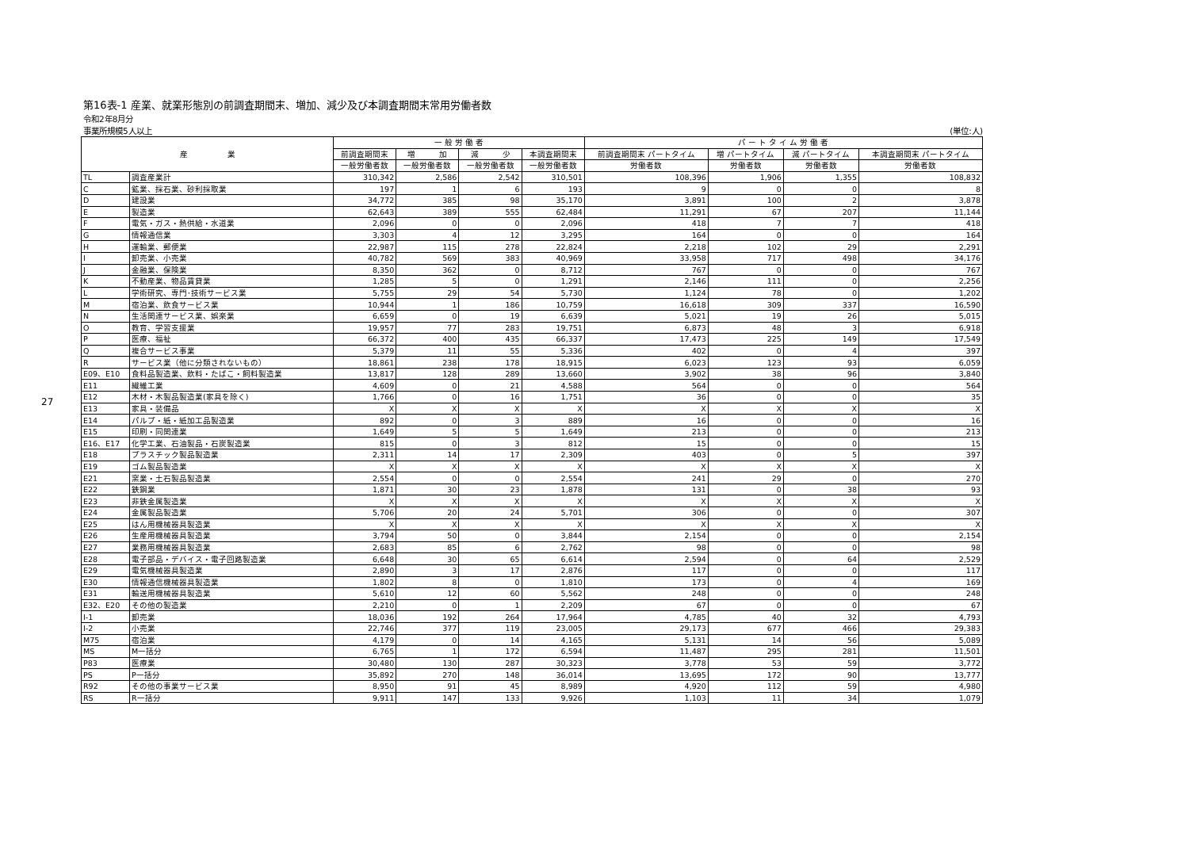27
第16表-1 産業、就業形態別の前調査期間末、増加、減少及び本調査期間末常用労働者数
令和2年8月分
事業所規模5人以上 (単位:人)
| 産 業 | | 一 般 労 働 者 | | | | パ ー ト タ イ ム 労 働 者 | | | |
| --- | --- | --- | --- | --- | --- | --- | --- | --- | --- |
| | | 前調査期間末 | 増 加 | 減 少 | 本調査期間末 | 前調査期間末 パートタイム | 増 パートタイム | 減 パートタイム | 本調査期間末 パートタイム |
| | | 一般労働者数 | 一般労働者数 | 一般労働者数 | 一般労働者数 | 労働者数 | 労働者数 | 労働者数 | 労働者数 |
| TL | 調査産業計 | 310,342 | 2,586 | 2,542 | 310,501 | 108,396 | 1,906 | 1,355 | 108,832 |
| C | 鉱業、採石業、砂利採取業 | 197 | 1 | 6 | 193 | 9 | 0 | 0 | 8 |
| D | 建設業 | 34,772 | 385 | 98 | 35,170 | 3,891 | 100 | 2 | 3,878 |
| E | 製造業 | 62,643 | 389 | 555 | 62,484 | 11,291 | 67 | 207 | 11,144 |
| F | 電気・ガス・熱供給・水道業 | 2,096 | 0 | 0 | 2,096 | 418 | 7 | 7 | 418 |
| G | 情報通信業 | 3,303 | 4 | 12 | 3,295 | 164 | 0 | 0 | 164 |
| H | 運輸業、郵便業 | 22,987 | 115 | 278 | 22,824 | 2,218 | 102 | 29 | 2,291 |
| I | 卸売業、小売業 | 40,782 | 569 | 383 | 40,969 | 33,958 | 717 | 498 | 34,176 |
| J | 金融業、保険業 | 8,350 | 362 | 0 | 8,712 | 767 | 0 | 0 | 767 |
| K | 不動産業、物品賃貸業 | 1,285 | 5 | 0 | 1,291 | 2,146 | 111 | 0 | 2,256 |
| L | 学術研究、専門･技術サービス業 | 5,755 | 29 | 54 | 5,730 | 1,124 | 78 | 0 | 1,202 |
| M | 宿泊業、飲食サービス業 | 10,944 | 1 | 186 | 10,759 | 16,618 | 309 | 337 | 16,590 |
| N | 生活関連サービス業、娯楽業 | 6,659 | 0 | 19 | 6,639 | 5,021 | 19 | 26 | 5,015 |
| O | 教育、学習支援業 | 19,957 | 77 | 283 | 19,751 | 6,873 | 48 | 3 | 6,918 |
| P | 医療、福祉 | 66,372 | 400 | 435 | 66,337 | 17,473 | 225 | 149 | 17,549 |
| Q | 複合サービス事業 | 5,379 | 11 | 55 | 5,336 | 402 | 0 | 4 | 397 |
| R | サービス業（他に分類されないもの） | 18,861 | 238 | 178 | 18,915 | 6,023 | 123 | 93 | 6,059 |
| E09、E10 | 食料品製造業、飲料・たばこ・飼料製造業 | 13,817 | 128 | 289 | 13,660 | 3,902 | 38 | 96 | 3,840 |
| E11 | 繊維工業 | 4,609 | 0 | 21 | 4,588 | 564 | 0 | 0 | 564 |
| E12 | 木材・木製品製造業(家具を除く) | 1,766 | 0 | 16 | 1,751 | 36 | 0 | 0 | 35 |
| E13 | 家具・装備品 | X | X | X | X | X | X | X | X |
| E14 | パルプ・紙・紙加工品製造業 | 892 | 0 | 3 | 889 | 16 | 0 | 0 | 16 |
| E15 | 印刷・同関連業 | 1,649 | 5 | 5 | 1,649 | 213 | 0 | 0 | 213 |
| E16、E17 | 化学工業、石油製品・石炭製造業 | 815 | 0 | 3 | 812 | 15 | 0 | 0 | 15 |
| E18 | プラスチック製品製造業 | 2,311 | 14 | 17 | 2,309 | 403 | 0 | 5 | 397 |
| E19 | ゴム製品製造業 | X | X | X | X | X | X | X | X |
| E21 | 窯業・土石製品製造業 | 2,554 | 0 | 0 | 2,554 | 241 | 29 | 0 | 270 |
| E22 | 鉄鋼業 | 1,871 | 30 | 23 | 1,878 | 131 | 0 | 38 | 93 |
| E23 | 非鉄金属製造業 | X | X | X | X | X | X | X | X |
| E24 | 金属製品製造業 | 5,706 | 20 | 24 | 5,701 | 306 | 0 | 0 | 307 |
| E25 | はん用機械器具製造業 | X | X | X | X | X | X | X | X |
| E26 | 生産用機械器具製造業 | 3,794 | 50 | 0 | 3,844 | 2,154 | 0 | 0 | 2,154 |
| E27 | 業務用機械器具製造業 | 2,683 | 85 | 6 | 2,762 | 98 | 0 | 0 | 98 |
| E28 | 電子部品・デバイス・電子回路製造業 | 6,648 | 30 | 65 | 6,614 | 2,594 | 0 | 64 | 2,529 |
| E29 | 電気機械器具製造業 | 2,890 | 3 | 17 | 2,876 | 117 | 0 | 0 | 117 |
| E30 | 情報通信機械器具製造業 | 1,802 | 8 | 0 | 1,810 | 173 | 0 | 4 | 169 |
| E31 | 輸送用機械器具製造業 | 5,610 | 12 | 60 | 5,562 | 248 | 0 | 0 | 248 |
| E32、E20 | その他の製造業 | 2,210 | 0 | 1 | 2,209 | 67 | 0 | 0 | 67 |
| I-1 | 卸売業 | 18,036 | 192 | 264 | 17,964 | 4,785 | 40 | 32 | 4,793 |
| I-2 | 小売業 | 22,746 | 377 | 119 | 23,005 | 29,173 | 677 | 466 | 29,383 |
| M75 | 宿泊業 | 4,179 | 0 | 14 | 4,165 | 5,131 | 14 | 56 | 5,089 |
| MS | M一括分 | 6,765 | 1 | 172 | 6,594 | 11,487 | 295 | 281 | 11,501 |
| P83 | 医療業 | 30,480 | 130 | 287 | 30,323 | 3,778 | 53 | 59 | 3,772 |
| PS | P一括分 | 35,892 | 270 | 148 | 36,014 | 13,695 | 172 | 90 | 13,777 |
| R92 | その他の事業サービス業 | 8,950 | 91 | 45 | 8,989 | 4,920 | 112 | 59 | 4,980 |
| RS | R一括分 | 9,911 | 147 | 133 | 9,926 | 1,103 | 11 | 34 | 1,079 |